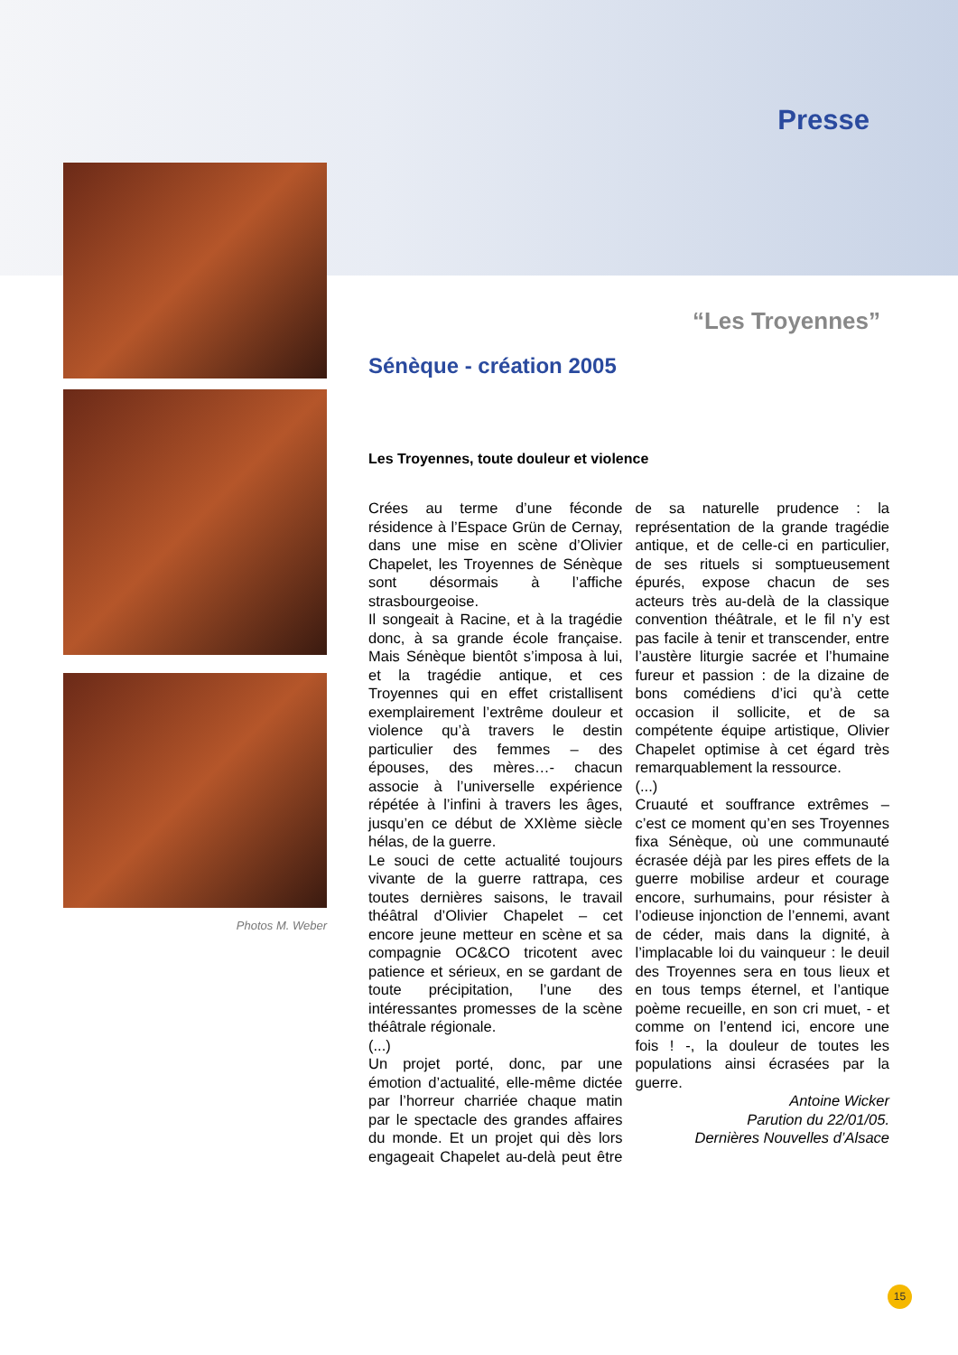Presse
Photos M. Weber
“Les Troyennes”
Sénèque - création 2005
Les Troyennes, toute douleur et violence
Crées au terme d’une féconde résidence à l’Espace Grün de Cernay, dans une mise en scène d’Olivier Chapelet, les Troyennes de Sénèque sont désormais à l’affiche strasbourgeoise.
Il songeait à Racine, et à la tragédie donc, à sa grande école française. Mais Sénèque bientôt s’imposa à lui, et la tragédie antique, et ces Troyennes qui en effet cristallisent exemplairement l’extrême douleur et violence qu’à travers le destin particulier des femmes – des épouses, des mères…- chacun associe à l’universelle expérience répétée à l’infini à travers les âges, jusqu’en ce début de XXIème siècle hélas, de la guerre.
Le souci de cette actualité toujours vivante de la guerre rattrapa, ces toutes dernières saisons, le travail théâtral d’Olivier Chapelet – cet encore jeune metteur en scène et sa compagnie OC&CO tricotent avec patience et sérieux, en se gardant de toute précipitation, l’une des intéressantes promesses de la scène théâtrale régionale.
(...)
Un projet porté, donc, par une émotion d’actualité, elle-même dictée par l’horreur charriée chaque matin par le spectacle des grandes affaires du monde. Et un projet qui dès lors engageait Chapelet au-delà peut être de sa naturelle prudence : la représentation de la grande tragédie antique, et de celle-ci en particulier, de ses rituels si somptueusement épurés, expose chacun de ses acteurs très au-delà de la classique convention théâtrale, et le fil n’y est pas facile à tenir et transcender, entre l’austère liturgie sacrée et l’humaine fureur et passion : de la dizaine de bons comédiens d’ici qu’à cette occasion il sollicite, et de sa compétente équipe artistique, Olivier Chapelet optimise à cet égard très remarquablement la ressource.
(...)
Cruauté et souffrance extrêmes – c’est ce moment qu’en ses Troyennes fixa Sénèque, où une communauté écrasée déjà par les pires effets de la guerre mobilise ardeur et courage encore, surhumains, pour résister à l’odieuse injonction de l’ennemi, avant de céder, mais dans la dignité, à l’implacable loi du vainqueur : le deuil des Troyennes sera en tous lieux et en tous temps éternel, et l’antique poème recueille, en son cri muet, - et comme on l’entend ici, encore une fois ! -, la douleur de toutes les populations ainsi écrasées par la guerre.
Antoine Wicker
Parution du 22/01/05.
Dernières Nouvelles d’Alsace
15